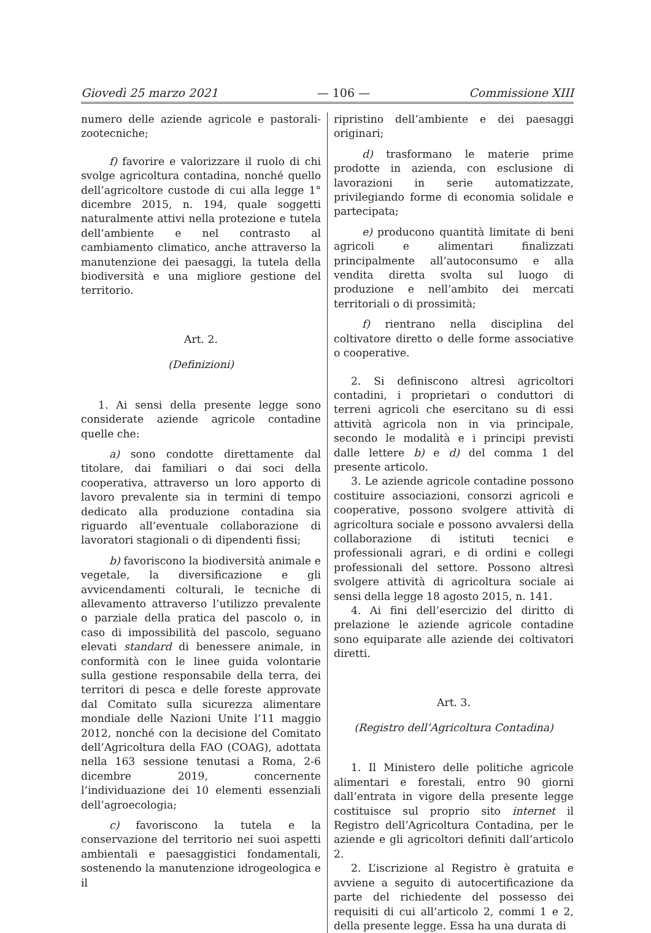Giovedì 25 marzo 2021 — 106 — Commissione XIII
numero delle aziende agricole e pastorali-zootecniche;
f) favorire e valorizzare il ruolo di chi svolge agricoltura contadina, nonché quello dell’agricoltore custode di cui alla legge 1° dicembre 2015, n. 194, quale soggetti naturalmente attivi nella protezione e tutela dell’ambiente e nel contrasto al cambiamento climatico, anche attraverso la manutenzione dei paesaggi, la tutela della biodiversità e una migliore gestione del territorio.
Art. 2.
(Definizioni)
1. Ai sensi della presente legge sono considerate aziende agricole contadine quelle che:
a) sono condotte direttamente dal titolare, dai familiari o dai soci della cooperativa, attraverso un loro apporto di lavoro prevalente sia in termini di tempo dedicato alla produzione contadina sia riguardo all’eventuale collaborazione di lavoratori stagionali o di dipendenti fissi;
b) favoriscono la biodiversità animale e vegetale, la diversificazione e gli avvicendamenti colturali, le tecniche di allevamento attraverso l’utilizzo prevalente o parziale della pratica del pascolo o, in caso di impossibilità del pascolo, seguano elevati standard di benessere animale, in conformità con le linee guida volontarie sulla gestione responsabile della terra, dei territori di pesca e delle foreste approvate dal Comitato sulla sicurezza alimentare mondiale delle Nazioni Unite l’11 maggio 2012, nonché con la decisione del Comitato dell’Agricoltura della FAO (COAG), adottata nella 163 sessione tenutasi a Roma, 2-6 dicembre 2019, concernente l’individuazione dei 10 elementi essenziali dell’agroecologia;
c) favoriscono la tutela e la conservazione del territorio nei suoi aspetti ambientali e paesaggistici fondamentali, sostenendo la manutenzione idrogeologica e il
ripristino dell’ambiente e dei paesaggi originari;
d) trasformano le materie prime prodotte in azienda, con esclusione di lavorazioni in serie automatizzate, privilegiando forme di economia solidale e partecipata;
e) producono quantità limitate di beni agricoli e alimentari finalizzati principalmente all’autoconsumo e alla vendita diretta svolta sul luogo di produzione e nell’ambito dei mercati territoriali o di prossimità;
f) rientrano nella disciplina del coltivatore diretto o delle forme associative o cooperative.
2. Si definiscono altresì agricoltori contadini, i proprietari o conduttori di terreni agricoli che esercitano su di essi attività agricola non in via principale, secondo le modalità e i principi previsti dalle lettere b) e d) del comma 1 del presente articolo.
3. Le aziende agricole contadine possono costituire associazioni, consorzi agricoli e cooperative, possono svolgere attività di agricoltura sociale e possono avvalersi della collaborazione di istituti tecnici e professionali agrari, e di ordini e collegi professionali del settore. Possono altresì svolgere attività di agricoltura sociale ai sensi della legge 18 agosto 2015, n. 141.
4. Ai fini dell’esercizio del diritto di prelazione le aziende agricole contadine sono equiparate alle aziende dei coltivatori diretti.
Art. 3.
(Registro dell’Agricoltura Contadina)
1. Il Ministero delle politiche agricole alimentari e forestali, entro 90 giorni dall’entrata in vigore della presente legge costituisce sul proprio sito internet il Registro dell’Agricoltura Contadina, per le aziende e gli agricoltori definiti dall’articolo 2.
2. L’iscrizione al Registro è gratuita e avviene a seguito di autocertificazione da parte del richiedente del possesso dei requisiti di cui all’articolo 2, commi 1 e 2, della presente legge. Essa ha una durata di